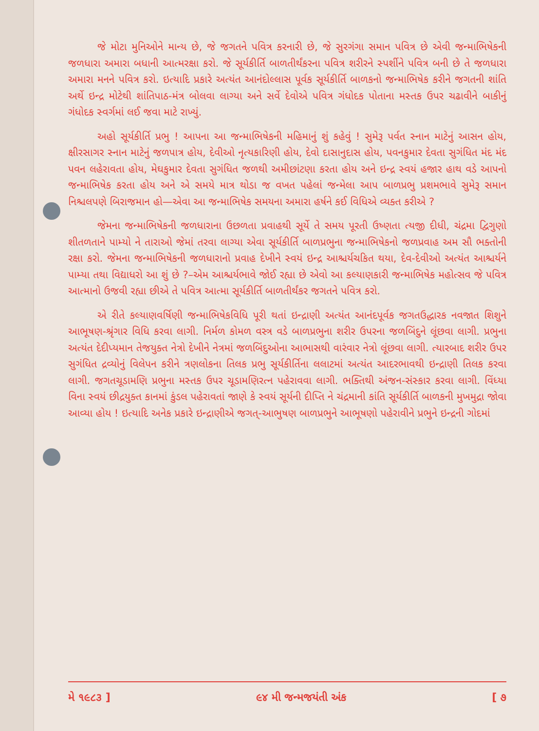જે મોટા મુનિઓને માન્ય છે, જે જગતને પવિત્ર કરનારી છે, જે સુરગંગા સમાન પવિત્ર છે એવી જન્માભિષેકની જળધારા અમારા બધાની આત્મરક્ષા કરો. જે સૂર્યકીર્તિ બાળતીર્થંકરના પવિત્ર શરીરને સ્પર્શીને પવિત્ર બની છે તે જળધારા અમારા મનને પવિત્ર કરો. ઇત્યાદિ પ્રકારે અત્યંત આનંદોલ્લાસ પૂર્વક સૂર્યકીર્તિ બાળકનો જન્માભિષેક કરીને જગતની શાંતિ અર્થે ઇન્દ્ર મોટેથી શાંતિપાઠ-મંત્ર બોલવા લાગ્યા અને સર્વે દેવોએ પવિત્ર ગંધોદક પોતાના મસ્તક ઉપર ચઢાવીને બાકીનું ગંધોદક સ્વર્ગમાં લઈ જવા માટે રાખ્યું.
અહો સૂર્યકીર્તિ પ્રભુ ! આપના આ જન્માભિષેકની મહિમાનું શું કહેવું ! સુમેરૂ પર્વત સ્નાન માટેનું આસન હોય, ક્ષીરસાગર સ્નાન માટેનું જળપાત્ર હોય, દેવીઓ નૃત્યકારિણી હોય, દેવો દાસાનુદાસ હોય, પવનકુમાર દેવતા સુગંધિત મંદ મંદ પવન લહેરાવતા હોય, મેઘકુમાર દેવતા સુગંધિત જળથી અમીછાંટણા કરતા હોય અને ઇન્દ્ર સ્વયં હજાર હાથ વડે આપનો જન્માભિષેક કરતા હોય અને એ સમયે માત્ર થોડા જ વખત પહેલાં જન્મેલા આપ બાળપ્રભુ પ્રશમભાવે સુમેરૂ સમાન નિશ્ચલપણે બિરાજમાન હો—એવા આ જન્માભિષેક સમયના અમારા હર્ષને કઈ વિધિએ વ્યક્ત કરીએ ?
જેમના જન્માભિષેકની જળધારાના ઉછળતા પ્રવાહથી સૂર્યે તે સમય પૂરતી ઉષ્ણતા ત્યજી દીધી, ચંદ્રમા દ્વિગુણો શીતળતાને પામ્યો ને તારાઓ જેમાં તરવા લાગ્યા એવા સૂર્યકીર્તિ બાળપ્રભુના જન્માભિષેકનો જળપ્રવાહ અમ સૌ ભક્તોની રક્ષા કરો. જેમના જન્માભિષેકની જળધારાનો પ્રવાહ દેખીને સ્વયં ઇન્દ્ર આશ્ચર્યચકિત થયા, દેવ-દેવીઓ અત્યંત આશ્ચર્યને પામ્યા તથા વિદ્યાધરો આ શું છે ?–એમ આશ્ચર્યભાવે જોઈ રહ્યા છે એવો આ કલ્યાણકારી જન્માભિષેક મહોત્સવ જે પવિત્ર આત્માનો ઉજવી રહ્યા છીએ તે પવિત્ર આત્મા સૂર્યકીર્તિ બાળતીર્થંકર જગતને પવિત્ર કરો.
એ રીતે કલ્યાણવર્ષિણી જન્માભિષેકવિધિ પૂરી થતાં ઇન્દ્રાણી અત્યંત આનંદપૂર્વક જગતઉદ્ધારક નવજાત શિશુને આભૂષણ-શ્રૃંગાર વિધિ કરવા લાગી. નિર્મળ કોમળ વસ્ત્ર વડે બાળપ્રભુના શરીર ઉપરના જળબિંદુને લૂંછવા લાગી. પ્રભુના અત્યંત દેદીપ્યમાન તેજયુક્ત નેત્રો દેખીને નેત્રમાં જળબિંદુઓના આભાસથી વારંવાર નેત્રો લૂંછવા લાગી. ત્યારબાદ શરીર ઉપર સુગંધિત દ્રવ્યોનું વિલેપન કરીને ત્રણલોકના તિલક પ્રભુ સૂર્યકીર્તિના લલાટમાં અત્યંત આદરભાવથી ઇન્દ્રાણી તિલક કરવા લાગી. જગતચૂડામણિ પ્રભુના મસ્તક ઉપર ચૂડામણિરત્ન પહેરાવવા લાગી. ભક્તિથી અંજન-સંસ્કાર કરવા લાગી. વિંધ્યા વિના સ્વયં છીદ્રયુક્ત કાનમાં કુંડલ પહેરાવતાં જાણે કે સ્વયં સૂર્યની દીપ્તિ ને ચંદ્રમાની કાંતિ સૂર્યકીર્તિ બાળકની મુખમુદ્રા જોવા આવ્યા હોય ! ઇત્યાદિ અનેક પ્રકારે ઇન્દ્રાણીએ જગત્-આભુષણ બાળપ્રભુને આભૂષણો પહેરાવીને પ્રભુને ઇન્દ્રની ગોદમાં
મે ૧૯૮૩ ] ૯૪ મી જન્મજયંતી અંક [ ૭